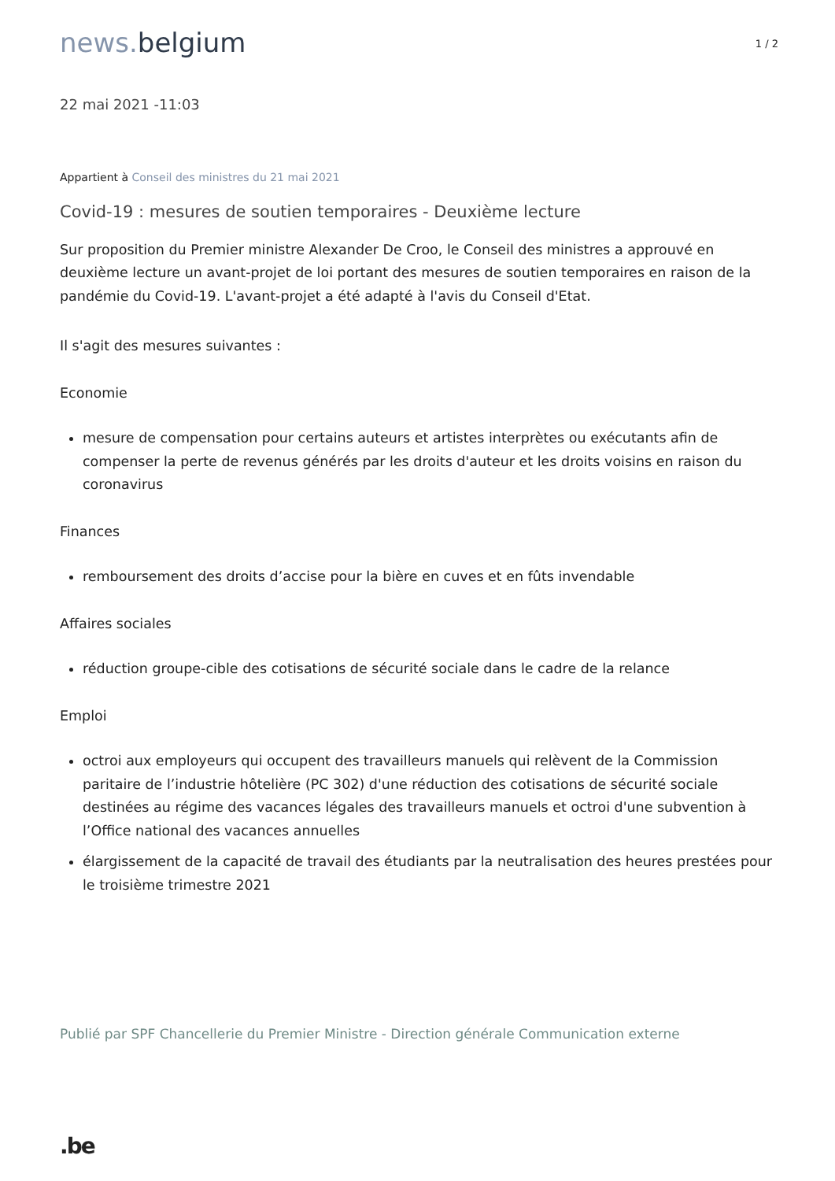1 / 2
news. belgium
22 mai 2021 -11:03
Appartient à Conseil des ministres du 21 mai 2021
Covid-19 : mesures de soutien temporaires - Deuxième lecture
Sur proposition du Premier ministre Alexander De Croo, le Conseil des ministres a approuvé en deuxième lecture un avant-projet de loi portant des mesures de soutien temporaires en raison de la pandémie du Covid-19. L'avant-projet a été adapté à l'avis du Conseil d'Etat.
Il s'agit des mesures suivantes :
Economie
mesure de compensation pour certains auteurs et artistes interprètes ou exécutants afin de compenser la perte de revenus générés par les droits d'auteur et les droits voisins en raison du coronavirus
Finances
remboursement des droits d’accise pour la bière en cuves et en fûts invendable
Affaires sociales
réduction groupe-cible des cotisations de sécurité sociale dans le cadre de la relance
Emploi
octroi aux employeurs qui occupent des travailleurs manuels qui relèvent de la Commission paritaire de l’industrie hôtelière (PC 302) d'une réduction des cotisations de sécurité sociale destinées au régime des vacances légales des travailleurs manuels et octroi d'une subvention à l’Office national des vacances annuelles
élargissement de la capacité de travail des étudiants par la neutralisation des heures prestées pour le troisième trimestre 2021
Publié par SPF Chancellerie du Premier Ministre - Direction générale Communication externe
.be